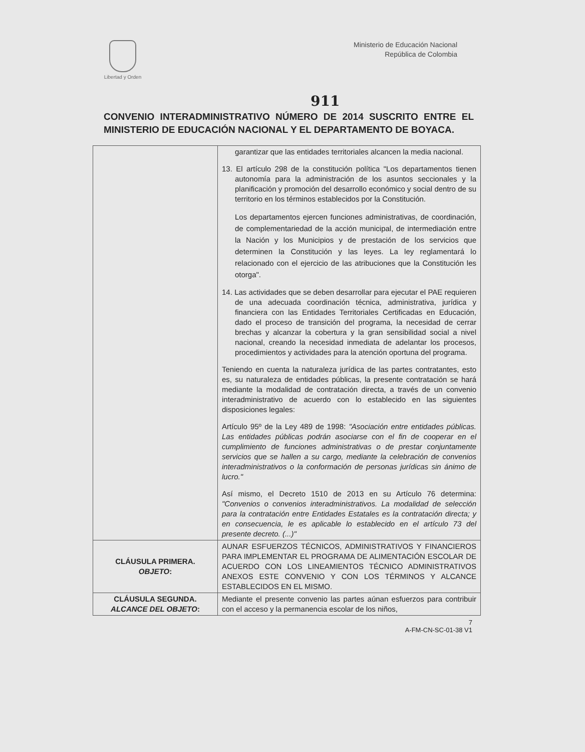Libertad y Orden
Ministerio de Educación Nacional
República de Colombia
911
CONVENIO INTERADMINISTRATIVO NÚMERO DE 2014 SUSCRITO ENTRE EL MINISTERIO DE EDUCACIÓN NACIONAL Y EL DEPARTAMENTO DE BOYACA.
| | garantizar que las entidades territoriales alcancen la media nacional. 13. El artículo 298 de la constitución política "Los departamentos tienen autonomía para la administración de los asuntos seccionales y la planificación y promoción del desarrollo económico y social dentro de su territorio en los términos establecidos por la Constitución. Los departamentos ejercen funciones administrativas, de coordinación, de complementariedad de la acción municipal, de intermediación entre la Nación y los Municipios y de prestación de los servicios que determinen la Constitución y las leyes. La ley reglamentará lo relacionado con el ejercicio de las atribuciones que la Constitución les otorga". 14. Las actividades que se deben desarrollar para ejecutar el PAE requieren de una adecuada coordinación técnica, administrativa, jurídica y financiera con las Entidades Territoriales Certificadas en Educación, dado el proceso de transición del programa, la necesidad de cerrar brechas y alcanzar la cobertura y la gran sensibilidad social a nivel nacional, creando la necesidad inmediata de adelantar los procesos, procedimientos y actividades para la atención oportuna del programa. Teniendo en cuenta la naturaleza jurídica de las partes contratantes, esto es, su naturaleza de entidades públicas, la presente contratación se hará mediante la modalidad de contratación directa, a través de un convenio interadministrativo de acuerdo con lo establecido en las siguientes disposiciones legales: Artículo 95º de la Ley 489 de 1998: "Asociación entre entidades públicas. Las entidades públicas podrán asociarse con el fin de cooperar en el cumplimiento de funciones administrativas o de prestar conjuntamente servicios que se hallen a su cargo, mediante la celebración de convenios interadministrativos o la conformación de personas jurídicas sin ánimo de lucro." Así mismo, el Decreto 1510 de 2013 en su Artículo 76 determina: "Convenios o convenios interadministrativos. La modalidad de selección para la contratación entre Entidades Estatales es la contratación directa; y en consecuencia, le es aplicable lo establecido en el artículo 73 del presente decreto. (...)" |
| CLÁUSULA PRIMERA. OBJETO : | AUNAR ESFUERZOS TÉCNICOS, ADMINISTRATIVOS Y FINANCIEROS PARA IMPLEMENTAR EL PROGRAMA DE ALIMENTACIÓN ESCOLAR DE ACUERDO CON LOS LINEAMIENTOS TÉCNICO ADMINISTRATIVOS ANEXOS ESTE CONVENIO Y CON LOS TÉRMINOS Y ALCANCE ESTABLECIDOS EN EL MISMO. |
| CLÁUSULA SEGUNDA. ALCANCE DEL OBJETO : | Mediante el presente convenio las partes aúnan esfuerzos para contribuir con el acceso y la permanencia escolar de los niños, |
7
A-FM-CN-SC-01-38 V1